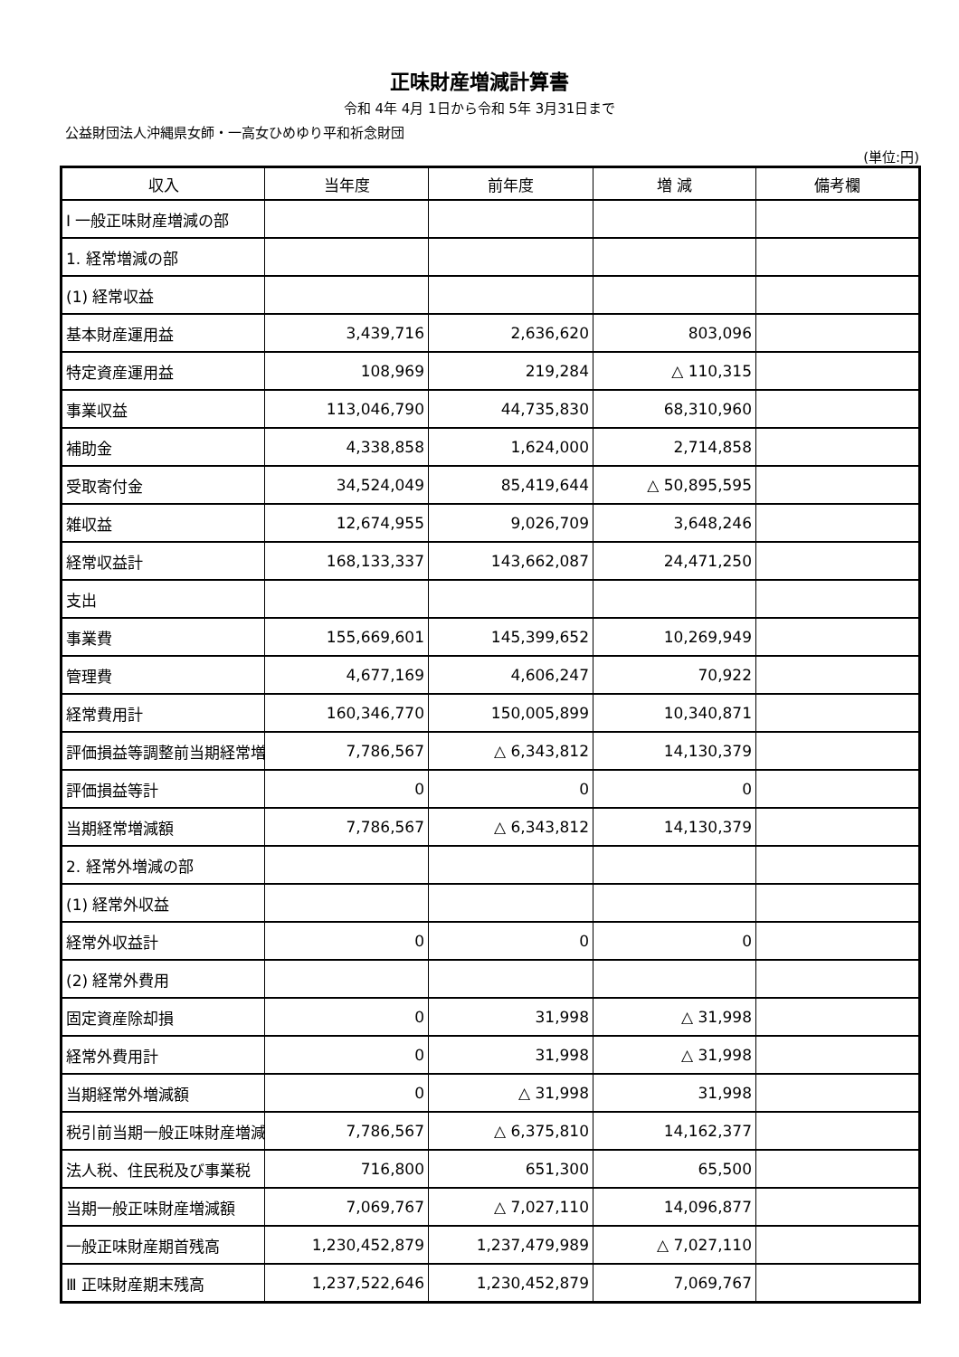正味財産増減計算書
令和 4年 4月 1日から令和 5年 3月31日まで
公益財団法人沖縄県女師・一高女ひめゆり平和祈念財団
(単位:円)
| 収入 | 当年度 | 前年度 | 増 減 | 備考欄 |
| --- | --- | --- | --- | --- |
| Ⅰ 一般正味財産増減の部 | | | | |
| 1. 経常増減の部 | | | | |
| (1) 経常収益 | | | | |
| 基本財産運用益 | 3,439,716 | 2,636,620 | 803,096 | |
| 特定資産運用益 | 108,969 | 219,284 | △ 110,315 | |
| 事業収益 | 113,046,790 | 44,735,830 | 68,310,960 | |
| 補助金 | 4,338,858 | 1,624,000 | 2,714,858 | |
| 受取寄付金 | 34,524,049 | 85,419,644 | △ 50,895,595 | |
| 雑収益 | 12,674,955 | 9,026,709 | 3,648,246 | |
| 経常収益計 | 168,133,337 | 143,662,087 | 24,471,250 | |
| 支出 | | | | |
| 事業費 | 155,669,601 | 145,399,652 | 10,269,949 | |
| 管理費 | 4,677,169 | 4,606,247 | 70,922 | |
| 経常費用計 | 160,346,770 | 150,005,899 | 10,340,871 | |
| 評価損益等調整前当期経常増 | 7,786,567 | △ 6,343,812 | 14,130,379 | |
| 評価損益等計 | 0 | 0 | 0 | |
| 当期経常増減額 | 7,786,567 | △ 6,343,812 | 14,130,379 | |
| 2. 経常外増減の部 | | | | |
| (1) 経常外収益 | | | | |
| 経常外収益計 | 0 | 0 | 0 | |
| (2) 経常外費用 | | | | |
| 固定資産除却損 | 0 | 31,998 | △ 31,998 | |
| 経常外費用計 | 0 | 31,998 | △ 31,998 | |
| 当期経常外増減額 | 0 | △ 31,998 | 31,998 | |
| 税引前当期一般正味財産増減 | 7,786,567 | △ 6,375,810 | 14,162,377 | |
| 法人税、住民税及び事業税 | 716,800 | 651,300 | 65,500 | |
| 当期一般正味財産増減額 | 7,069,767 | △ 7,027,110 | 14,096,877 | |
| 一般正味財産期首残高 | 1,230,452,879 | 1,237,479,989 | △ 7,027,110 | |
| Ⅲ 正味財産期末残高 | 1,237,522,646 | 1,230,452,879 | 7,069,767 | |